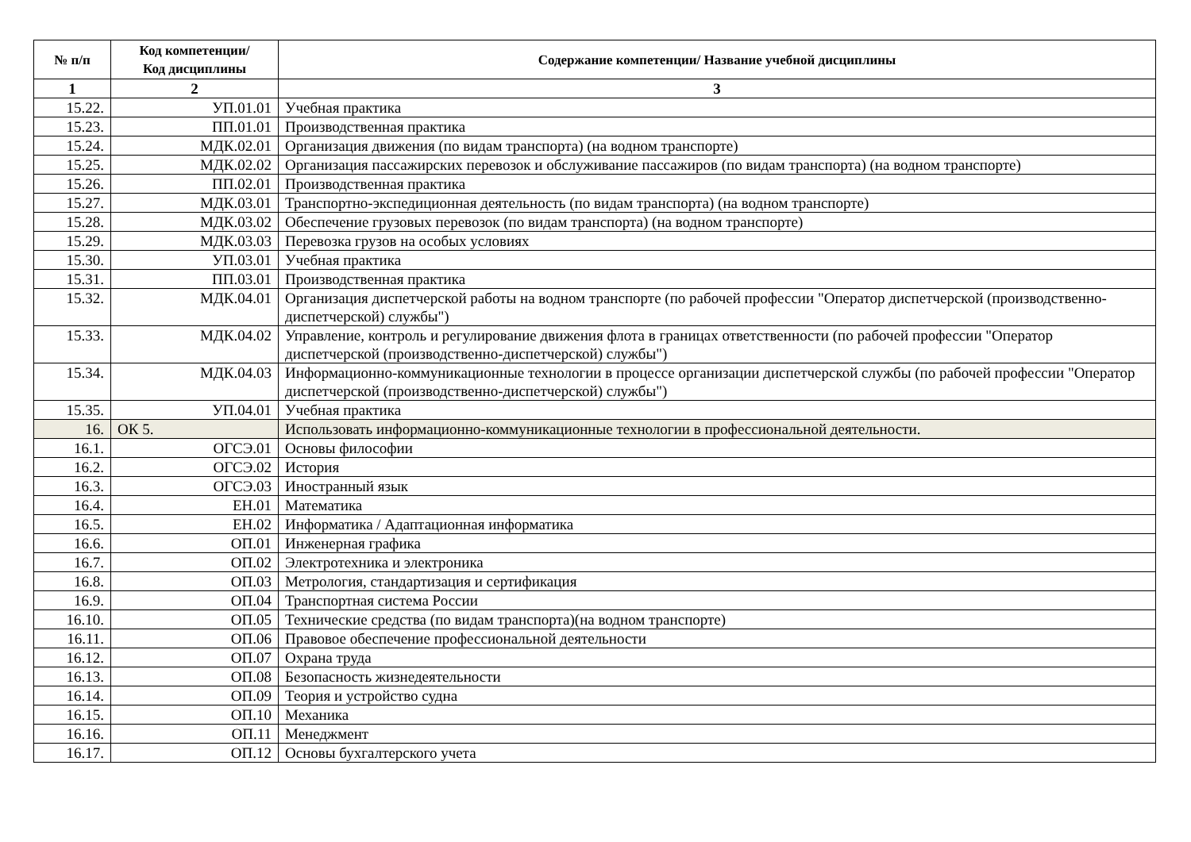| № п/п | Код компетенции/ Код дисциплины | Содержание компетенции/ Название учебной дисциплины |
| --- | --- | --- |
| 1 | 2 | 3 |
| 15.22. | УП.01.01 | Учебная практика |
| 15.23. | ПП.01.01 | Производственная практика |
| 15.24. | МДК.02.01 | Организация движения (по видам транспорта) (на водном транспорте) |
| 15.25. | МДК.02.02 | Организация пассажирских перевозок и обслуживание пассажиров (по видам транспорта) (на водном транспорте) |
| 15.26. | ПП.02.01 | Производственная практика |
| 15.27. | МДК.03.01 | Транспортно-экспедиционная деятельность (по видам транспорта) (на водном транспорте) |
| 15.28. | МДК.03.02 | Обеспечение грузовых перевозок (по видам транспорта) (на водном транспорте) |
| 15.29. | МДК.03.03 | Перевозка грузов на особых условиях |
| 15.30. | УП.03.01 | Учебная практика |
| 15.31. | ПП.03.01 | Производственная практика |
| 15.32. | МДК.04.01 | Организация диспетчерской работы на водном транспорте (по рабочей профессии "Оператор диспетчерской (производственно-диспетчерской) службы") |
| 15.33. | МДК.04.02 | Управление, контроль и регулирование движения флота в границах ответственности (по рабочей профессии "Оператор диспетчерской (производственно-диспетчерской) службы") |
| 15.34. | МДК.04.03 | Информационно-коммуникационные технологии в процессе организации диспетчерской службы (по рабочей профессии "Оператор диспетчерской (производственно-диспетчерской) службы") |
| 15.35. | УП.04.01 | Учебная практика |
| 16. | ОК 5. | Использовать информационно-коммуникационные технологии в профессиональной деятельности. |
| 16.1. | ОГСЭ.01 | Основы философии |
| 16.2. | ОГСЭ.02 | История |
| 16.3. | ОГСЭ.03 | Иностранный язык |
| 16.4. | ЕН.01 | Математика |
| 16.5. | ЕН.02 | Информатика / Адаптационная информатика |
| 16.6. | ОП.01 | Инженерная графика |
| 16.7. | ОП.02 | Электротехника и электроника |
| 16.8. | ОП.03 | Метрология, стандартизация и сертификация |
| 16.9. | ОП.04 | Транспортная система России |
| 16.10. | ОП.05 | Технические средства (по видам транспорта)(на водном транспорте) |
| 16.11. | ОП.06 | Правовое обеспечение профессиональной деятельности |
| 16.12. | ОП.07 | Охрана труда |
| 16.13. | ОП.08 | Безопасность жизнедеятельности |
| 16.14. | ОП.09 | Теория и устройство судна |
| 16.15. | ОП.10 | Механика |
| 16.16. | ОП.11 | Менеджмент |
| 16.17. | ОП.12 | Основы бухгалтерского учета |